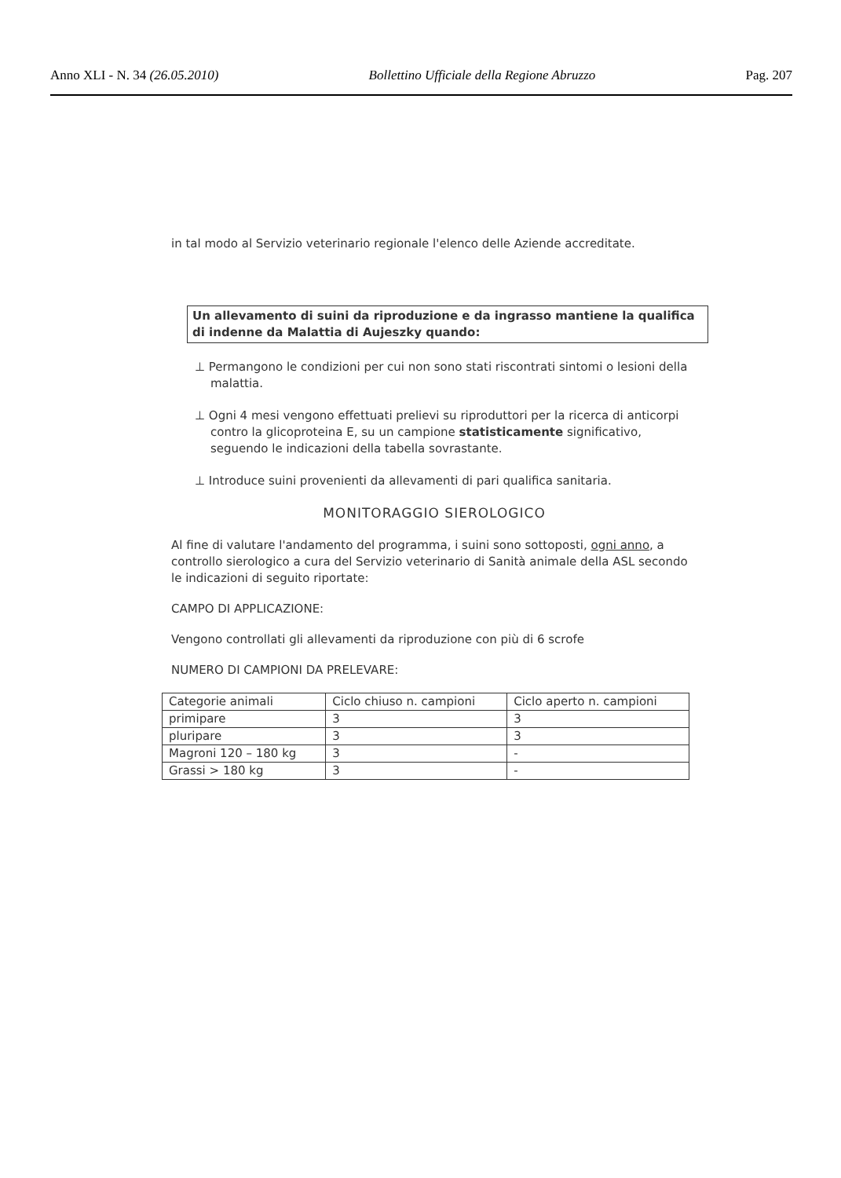Anno XLI - N. 34 (26.05.2010) Bollettino Ufficiale della Regione Abruzzo Pag. 207
in tal modo al Servizio veterinario regionale l'elenco delle Aziende accreditate.
Un allevamento di suini da riproduzione e da ingrasso mantiene la qualifica di indenne da Malattia di Aujeszky quando:
⊥ Permangono le condizioni per cui non sono stati riscontrati sintomi o lesioni della malattia.
⊥ Ogni 4 mesi vengono effettuati prelievi su riproduttori per la ricerca di anticorpi contro la glicoproteina E, su un campione statisticamente significativo, seguendo le indicazioni della tabella sovrastante.
⊥ Introduce suini provenienti da allevamenti di pari qualifica sanitaria.
MONITORAGGIO SIEROLOGICO
Al fine di valutare l'andamento del programma, i suini sono sottoposti, ogni anno, a controllo sierologico a cura del Servizio veterinario di Sanità animale della ASL secondo le indicazioni di seguito riportate:
CAMPO DI APPLICAZIONE:
Vengono controllati gli allevamenti da riproduzione con più di 6 scrofe
NUMERO DI CAMPIONI DA PRELEVARE:
| Categorie animali | Ciclo chiuso n. campioni | Ciclo aperto n. campioni |
| --- | --- | --- |
| primipare | 3 | 3 |
| pluripare | 3 | 3 |
| Magroni 120 – 180 kg | 3 | - |
| Grassi > 180 kg | 3 | - |